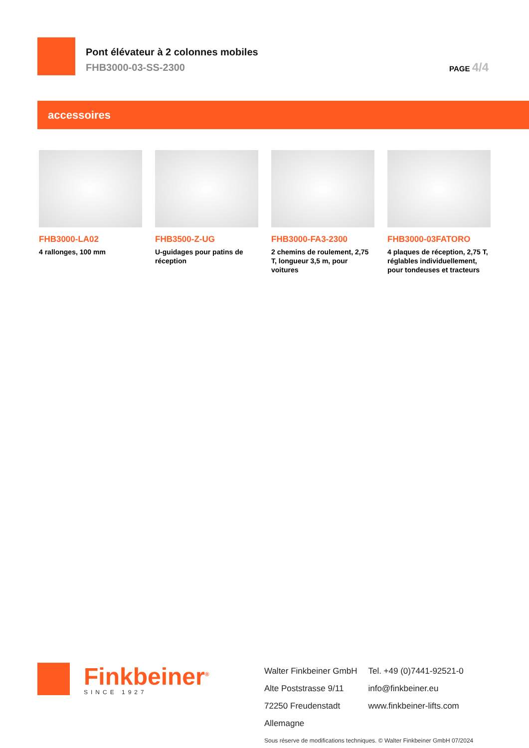Pont élévateur à 2 colonnes mobiles
FHB3000-03-SS-2300
PAGE 4/4
accessoires
FHB3000-LA02
4 rallonges, 100 mm
FHB3500-Z-UG
U-guidages pour patins de réception
FHB3000-FA3-2300
2 chemins de roulement, 2,75 T, longueur 3,5 m, pour voitures
FHB3000-03FATORO
4 plaques de réception, 2,75 T, réglables individuellement, pour tondeuses et tracteurs
Finkbeiner<sup>®</sup>
SINCE 1927
Walter Finkbeiner GmbH
Alte Poststrasse 9/11
72250 Freudenstadt
Allemagne
Tel. +49 (0)7441-92521-0
info@finkbeiner.eu
www.finkbeiner-lifts.com
Sous réserve de modifications techniques. © Walter Finkbeiner GmbH 07/2024